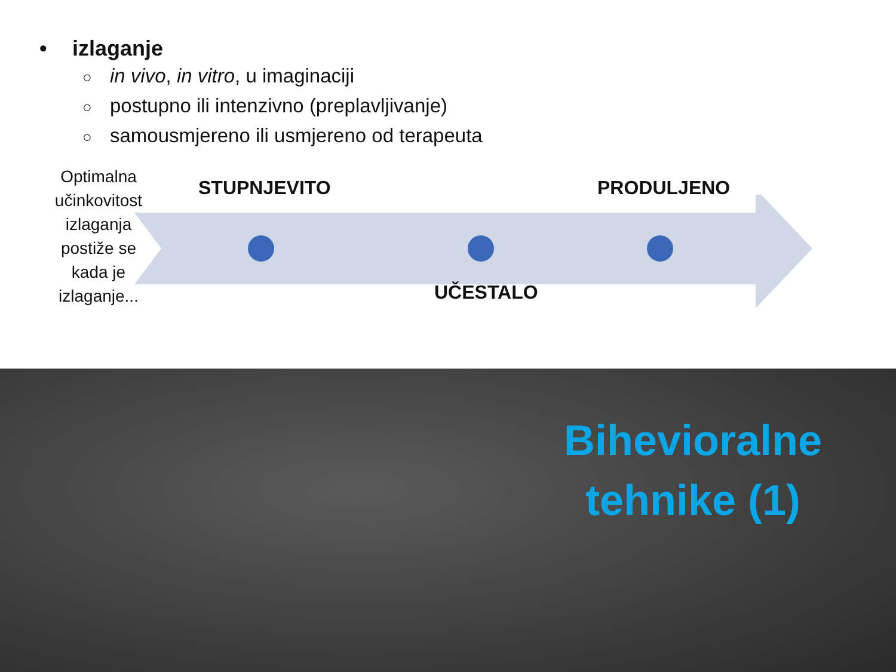• izlaganje
○ in vivo, in vitro, u imaginaciji
○ postupno ili intenzivno (preplavljivanje)
○ samousmjereno ili usmjereno od terapeuta
Optimalna učinkovitost izlaganja postiže se kada je izlaganje...
STUPNJEVITO PRODULJENO
UČESTALO
Bihevioralne tehnike (1)